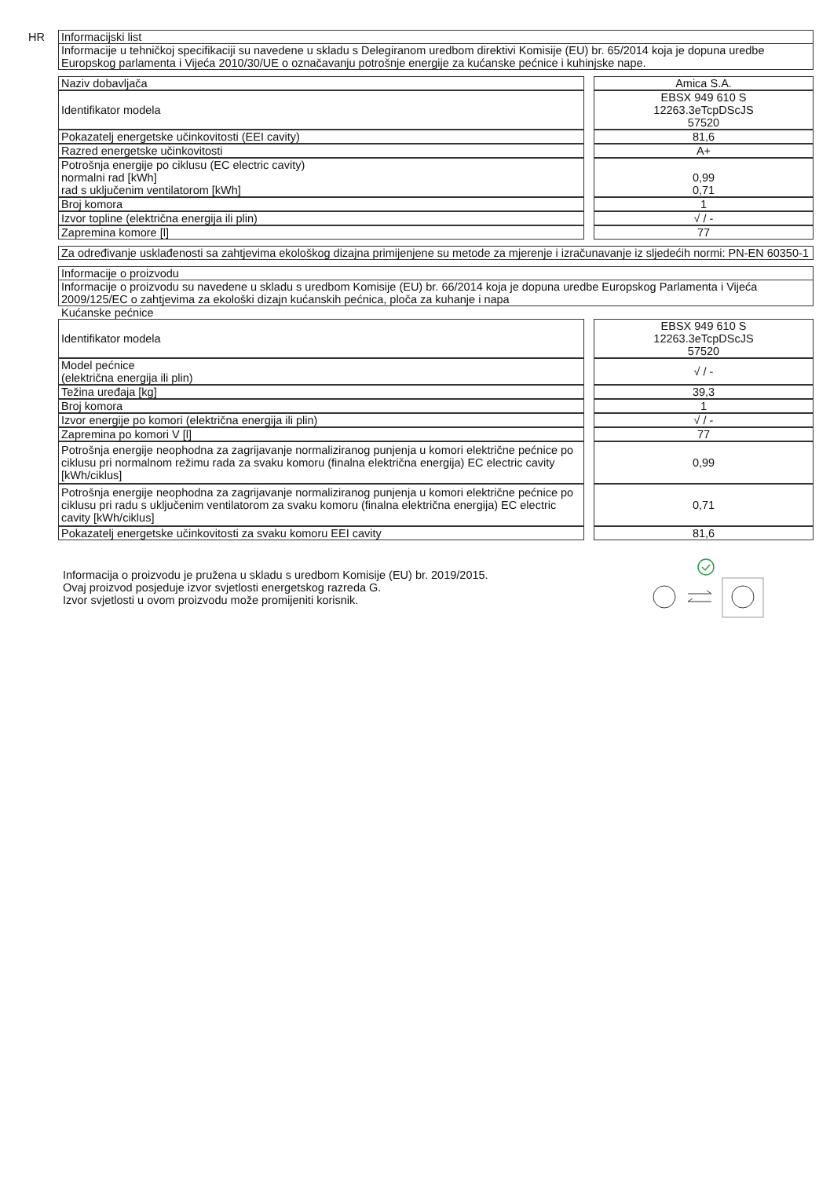HR
Informacijski list
Informacije u tehničkoj specifikaciji su navedene u skladu s Delegiranom uredbom direktivi Komisije (EU) br. 65/2014 koja je dopuna uredbe Europskog parlamenta i Vijeća 2010/30/UE o označavanju potrošnje energije za kućanske pećnice i kuhinjske nape.
| Naziv dobavljača | | Amica S.A. |
| Identifikator modela | | EBSX 949 610 S 12263.3eTcpDScJS 57520 |
| Pokazatelj energetske učinkovitosti (EEI cavity) | | 81,6 |
| Razred energetske učinkovitosti | | A+ |
| Potrošnja energije po ciklusu (EC electric cavity) normalni rad [kWh] rad s uključenim ventilatorom [kWh] | | 0,99 0,71 |
| Broj komora | | 1 |
| Izvor topline (električna energija ili plin) | | √ / - |
| Zapremina komore [l] | | 77 |
Za određivanje usklađenosti sa zahtjevima ekološkog dizajna primijenjene su metode za mjerenje i izračunavanje iz sljedećih normi: PN-EN 60350-1
Informacije o proizvodu
Informacije o proizvodu su navedene u skladu s uredbom Komisije (EU) br. 66/2014 koja je dopuna uredbe Europskog Parlamenta i Vijeća 2009/125/EC o zahtjevima za ekološki dizajn kućanskih pećnica, ploča za kuhanje i napa
Kućanske pećnice
| Identifikator modela | | EBSX 949 610 S 12263.3eTcpDScJS 57520 |
| Model pećnice (električna energija ili plin) | | √ / - |
| Težina uređaja [kg] | | 39,3 |
| Broj komora | | 1 |
| Izvor energije po komori (električna energija ili plin) | | √ / - |
| Zapremina po komori V [l] | | 77 |
| Potrošnja energije neophodna za zagrijavanje normaliziranog punjenja u komori električne pećnice po ciklusu pri normalnom režimu rada za svaku komoru (finalna električna energija) EC electric cavity [kWh/ciklus] | | 0,99 |
| Potrošnja energije neophodna za zagrijavanje normaliziranog punjenja u komori električne pećnice po ciklusu pri radu s uključenim ventilatorom za svaku komoru (finalna električna energija) EC electric cavity [kWh/ciklus] | | 0,71 |
| Pokazatelj energetske učinkovitosti za svaku komoru EEI cavity | | 81,6 |
Informacija o proizvodu je pružena u skladu s uredbom Komisije (EU) br. 2019/2015.
Ovaj proizvod posjeduje izvor svjetlosti energetskog razreda G.
Izvor svjetlosti u ovom proizvodu može promijeniti korisnik.